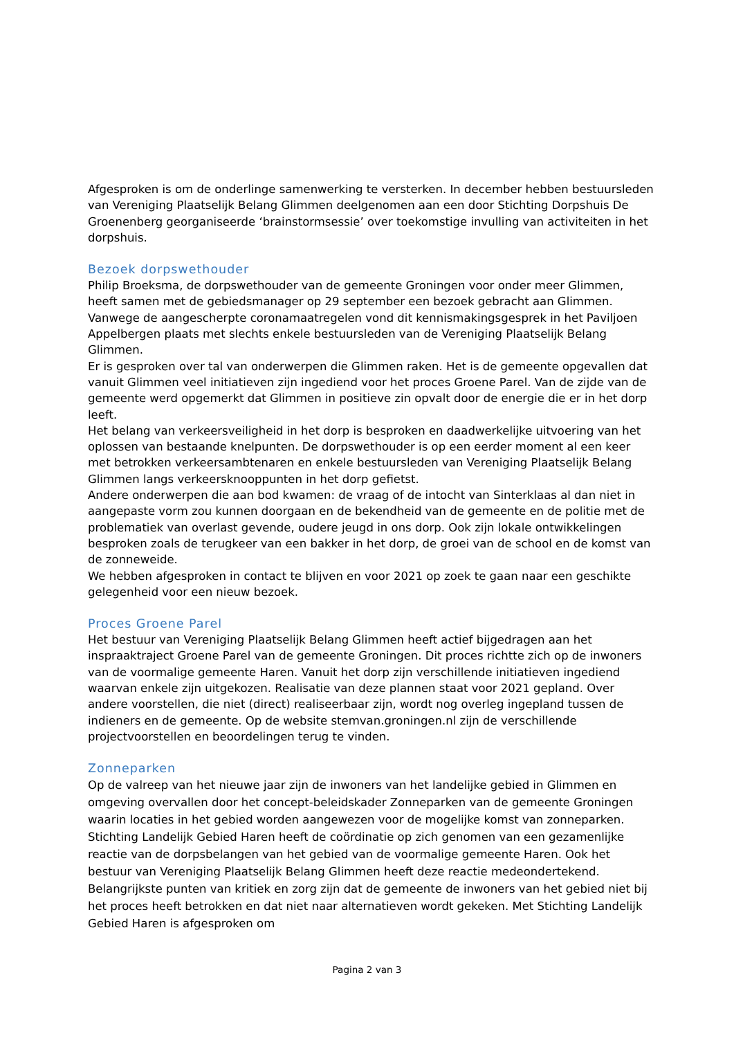Afgesproken is om de onderlinge samenwerking te versterken. In december hebben bestuursleden van Vereniging Plaatselijk Belang Glimmen deelgenomen aan een door Stichting Dorpshuis De Groenenberg georganiseerde ‘brainstormsessie’ over toekomstige invulling van activiteiten in het dorpshuis.
Bezoek dorpswethouder
Philip Broeksma, de dorpswethouder van de gemeente Groningen voor onder meer Glimmen, heeft samen met de gebiedsmanager op 29 september een bezoek gebracht aan Glimmen. Vanwege de aangescherpte coronamaatregelen vond dit kennismakingsgesprek in het Paviljoen Appelbergen plaats met slechts enkele bestuursleden van de Vereniging Plaatselijk Belang Glimmen.
Er is gesproken over tal van onderwerpen die Glimmen raken. Het is de gemeente opgevallen dat vanuit Glimmen veel initiatieven zijn ingediend voor het proces Groene Parel. Van de zijde van de gemeente werd opgemerkt dat Glimmen in positieve zin opvalt door de energie die er in het dorp leeft.
Het belang van verkeersveiligheid in het dorp is besproken en daadwerkelijke uitvoering van het oplossen van bestaande knelpunten. De dorpswethouder is op een eerder moment al een keer met betrokken verkeersambtenaren en enkele bestuursleden van Vereniging Plaatselijk Belang Glimmen langs verkeersknooppunten in het dorp gefietst.
Andere onderwerpen die aan bod kwamen: de vraag of de intocht van Sinterklaas al dan niet in aangepaste vorm zou kunnen doorgaan en de bekendheid van de gemeente en de politie met de problematiek van overlast gevende, oudere jeugd in ons dorp. Ook zijn lokale ontwikkelingen besproken zoals de terugkeer van een bakker in het dorp, de groei van de school en de komst van de zonneweide.
We hebben afgesproken in contact te blijven en voor 2021 op zoek te gaan naar een geschikte gelegenheid voor een nieuw bezoek.
Proces Groene Parel
Het bestuur van Vereniging Plaatselijk Belang Glimmen heeft actief bijgedragen aan het inspraaktraject Groene Parel van de gemeente Groningen. Dit proces richtte zich op de inwoners van de voormalige gemeente Haren. Vanuit het dorp zijn verschillende initiatieven ingediend waarvan enkele zijn uitgekozen. Realisatie van deze plannen staat voor 2021 gepland. Over andere voorstellen, die niet (direct) realiseerbaar zijn, wordt nog overleg ingepland tussen de indieners en de gemeente. Op de website stemvan.groningen.nl zijn de verschillende projectvoorstellen en beoordelingen terug te vinden.
Zonneparken
Op de valreep van het nieuwe jaar zijn de inwoners van het landelijke gebied in Glimmen en omgeving overvallen door het concept-beleidskader Zonneparken van de gemeente Groningen waarin locaties in het gebied worden aangewezen voor de mogelijke komst van zonneparken. Stichting Landelijk Gebied Haren heeft de coördinatie op zich genomen van een gezamenlijke reactie van de dorpsbelangen van het gebied van de voormalige gemeente Haren. Ook het bestuur van Vereniging Plaatselijk Belang Glimmen heeft deze reactie medeondertekend. Belangrijkste punten van kritiek en zorg zijn dat de gemeente de inwoners van het gebied niet bij het proces heeft betrokken en dat niet naar alternatieven wordt gekeken. Met Stichting Landelijk Gebied Haren is afgesproken om
Pagina 2 van 3